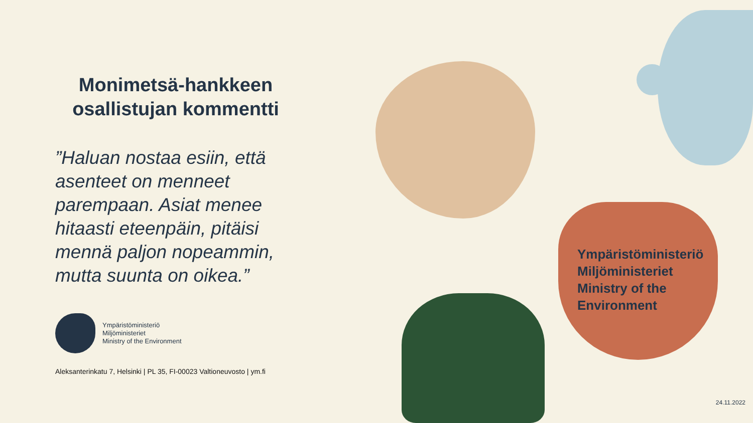Monimetsä-hankkeen osallistujan kommentti
”Haluan nostaa esiin, että asenteet on menneet parempaan. Asiat menee hitaasti eteenpäin, pitäisi mennä paljon nopeammin, mutta suunta on oikea.”
Ympäristöministeriö
Miljöministeriet
Ministry of the Environment
Aleksanterinkatu 7, Helsinki | PL 35, FI-00023 Valtioneuvosto | ym.fi
Ympäristöministeriö
Miljöministeriet
Ministry of the
Environment
24.11.2022